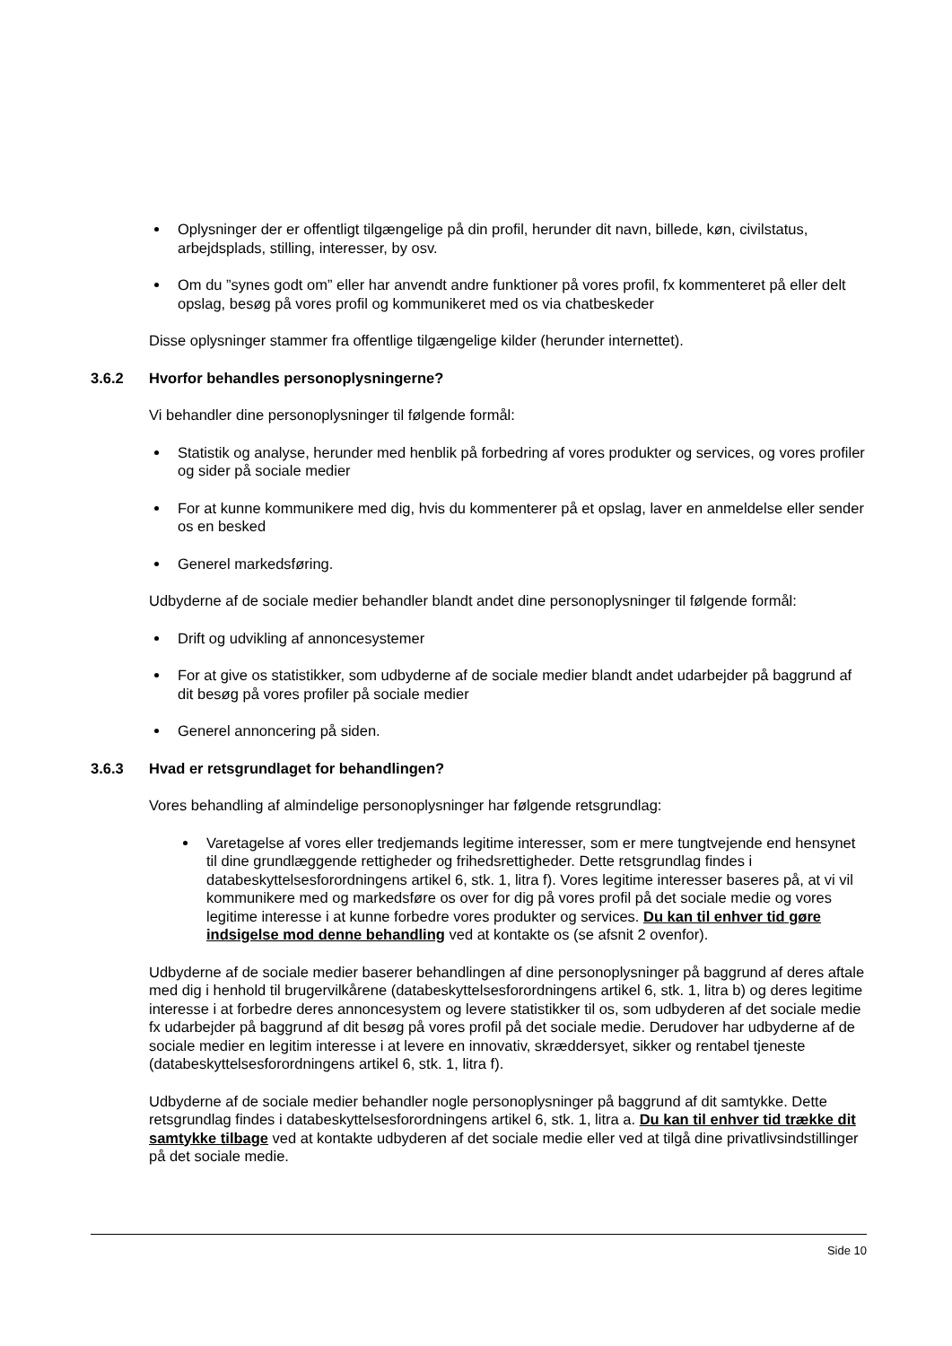Oplysninger der er offentligt tilgængelige på din profil, herunder dit navn, billede, køn, civilstatus, arbejdsplads, stilling, interesser, by osv.
Om du ”synes godt om” eller har anvendt andre funktioner på vores profil, fx kommenteret på eller delt opslag, besøg på vores profil og kommunikeret med os via chatbeskeder
Disse oplysninger stammer fra offentlige tilgængelige kilder (herunder internettet).
3.6.2 Hvorfor behandles personoplysningerne?
Vi behandler dine personoplysninger til følgende formål:
Statistik og analyse, herunder med henblik på forbedring af vores produkter og services, og vores profiler og sider på sociale medier
For at kunne kommunikere med dig, hvis du kommenterer på et opslag, laver en anmeldelse eller sender os en besked
Generel markedsføring.
Udbyderne af de sociale medier behandler blandt andet dine personoplysninger til følgende formål:
Drift og udvikling af annoncesystemer
For at give os statistikker, som udbyderne af de sociale medier blandt andet udarbejder på baggrund af dit besøg på vores profiler på sociale medier
Generel annoncering på siden.
3.6.3 Hvad er retsgrundlaget for behandlingen?
Vores behandling af almindelige personoplysninger har følgende retsgrundlag:
Varetagelse af vores eller tredjemands legitime interesser, som er mere tungtvejende end hensynet til dine grundlæggende rettigheder og frihedsrettigheder. Dette retsgrundlag findes i databeskyttelsesforordningens artikel 6, stk. 1, litra f). Vores legitime interesser baseres på, at vi vil kommunikere med og markedsføre os over for dig på vores profil på det sociale medie og vores legitime interesse i at kunne forbedre vores produkter og services. Du kan til enhver tid gøre indsigelse mod denne behandling ved at kontakte os (se afsnit 2 ovenfor).
Udbyderne af de sociale medier baserer behandlingen af dine personoplysninger på baggrund af deres aftale med dig i henhold til brugervilkårene (databeskyttelsesforordningens artikel 6, stk. 1, litra b) og deres legitime interesse i at forbedre deres annoncesystem og levere statistikker til os, som udbyderen af det sociale medie fx udarbejder på baggrund af dit besøg på vores profil på det sociale medie. Derudover har udbyderne af de sociale medier en legitim interesse i at levere en innovativ, skræddersyet, sikker og rentabel tjeneste (databeskyttelsesforordningens artikel 6, stk. 1, litra f).
Udbyderne af de sociale medier behandler nogle personoplysninger på baggrund af dit samtykke. Dette retsgrundlag findes i databeskyttelsesforordningens artikel 6, stk. 1, litra a. Du kan til enhver tid trække dit samtykke tilbage ved at kontakte udbyderen af det sociale medie eller ved at tilgå dine privatlivsindstillinger på det sociale medie.
Side 10